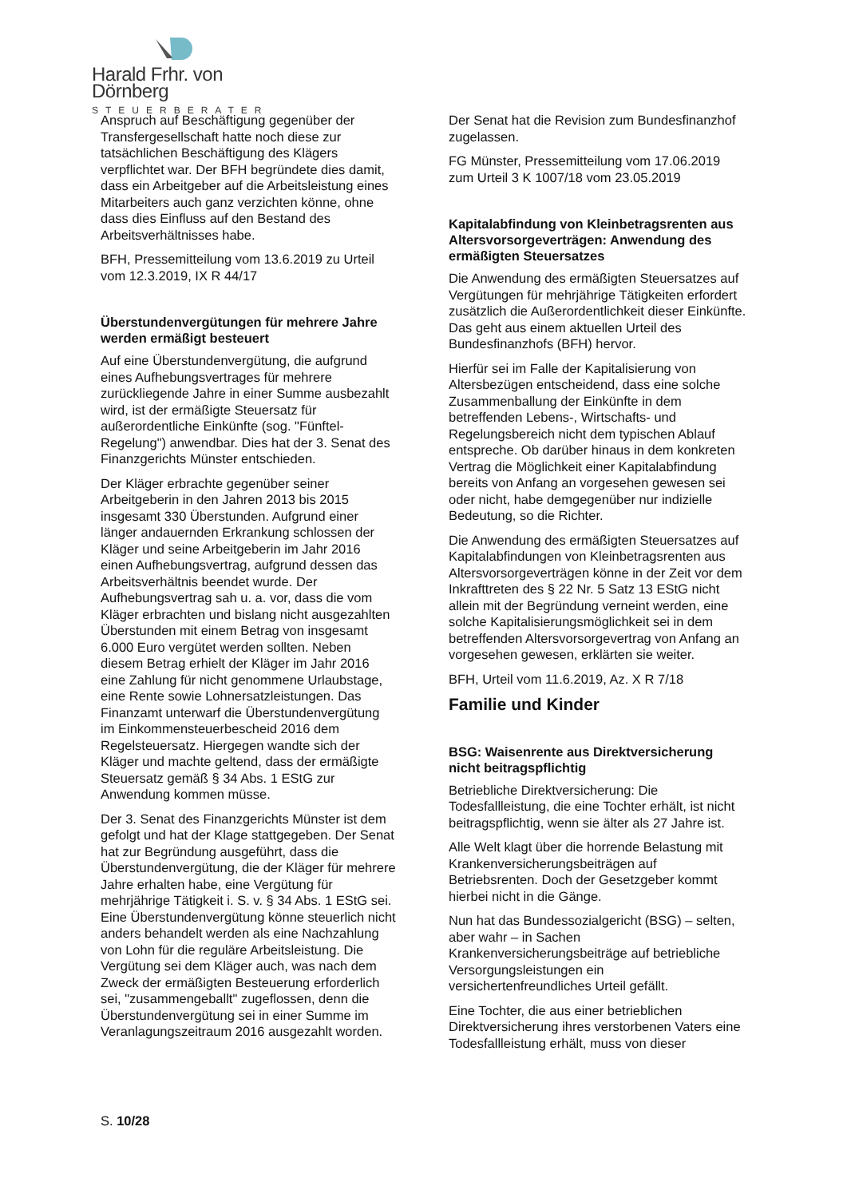Harald Frhr. von Dörnberg
STEUERBERATER
Anspruch auf Beschäftigung gegenüber der Transfergesellschaft hatte noch diese zur tatsächlichen Beschäftigung des Klägers verpflichtet war. Der BFH begründete dies damit, dass ein Arbeitgeber auf die Arbeitsleistung eines Mitarbeiters auch ganz verzichten könne, ohne dass dies Einfluss auf den Bestand des Arbeitsverhältnisses habe.
BFH, Pressemitteilung vom 13.6.2019 zu Urteil vom 12.3.2019, IX R 44/17
Überstundenvergütungen für mehrere Jahre werden ermäßigt besteuert
Auf eine Überstundenvergütung, die aufgrund eines Aufhebungsvertrages für mehrere zurückliegende Jahre in einer Summe ausbezahlt wird, ist der ermäßigte Steuersatz für außerordentliche Einkünfte (sog. "Fünftel-Regelung") anwendbar. Dies hat der 3. Senat des Finanzgerichts Münster entschieden.
Der Kläger erbrachte gegenüber seiner Arbeitgeberin in den Jahren 2013 bis 2015 insgesamt 330 Überstunden. Aufgrund einer länger andauernden Erkrankung schlossen der Kläger und seine Arbeitgeberin im Jahr 2016 einen Aufhebungsvertrag, aufgrund dessen das Arbeitsverhältnis beendet wurde. Der Aufhebungsvertrag sah u. a. vor, dass die vom Kläger erbrachten und bislang nicht ausgezahlten Überstunden mit einem Betrag von insgesamt 6.000 Euro vergütet werden sollten. Neben diesem Betrag erhielt der Kläger im Jahr 2016 eine Zahlung für nicht genommene Urlaubstage, eine Rente sowie Lohnersatzleistungen. Das Finanzamt unterwarf die Überstundenvergütung im Einkommensteuerbescheid 2016 dem Regelsteuersatz. Hiergegen wandte sich der Kläger und machte geltend, dass der ermäßigte Steuersatz gemäß § 34 Abs. 1 EStG zur Anwendung kommen müsse.
Der 3. Senat des Finanzgerichts Münster ist dem gefolgt und hat der Klage stattgegeben. Der Senat hat zur Begründung ausgeführt, dass die Überstundenvergütung, die der Kläger für mehrere Jahre erhalten habe, eine Vergütung für mehrjährige Tätigkeit i. S. v. § 34 Abs. 1 EStG sei. Eine Überstundenvergütung könne steuerlich nicht anders behandelt werden als eine Nachzahlung von Lohn für die reguläre Arbeitsleistung. Die Vergütung sei dem Kläger auch, was nach dem Zweck der ermäßigten Besteuerung erforderlich sei, "zusammengeballt" zugeflossen, denn die Überstundenvergütung sei in einer Summe im Veranlagungszeitraum 2016 ausgezahlt worden.
Der Senat hat die Revision zum Bundesfinanzhof zugelassen.
FG Münster, Pressemitteilung vom 17.06.2019 zum Urteil 3 K 1007/18 vom 23.05.2019
Kapitalabfindung von Kleinbetragsrenten aus Altersvorsorgeverträgen: Anwendung des ermäßigten Steuersatzes
Die Anwendung des ermäßigten Steuersatzes auf Vergütungen für mehrjährige Tätigkeiten erfordert zusätzlich die Außerordentlichkeit dieser Einkünfte. Das geht aus einem aktuellen Urteil des Bundesfinanzhofs (BFH) hervor.
Hierfür sei im Falle der Kapitalisierung von Altersbezügen entscheidend, dass eine solche Zusammenballung der Einkünfte in dem betreffenden Lebens-, Wirtschafts- und Regelungsbereich nicht dem typischen Ablauf entspreche. Ob darüber hinaus in dem konkreten Vertrag die Möglichkeit einer Kapitalabfindung bereits von Anfang an vorgesehen gewesen sei oder nicht, habe demgegenüber nur indizielle Bedeutung, so die Richter.
Die Anwendung des ermäßigten Steuersatzes auf Kapitalabfindungen von Kleinbetragsrenten aus Altersvorsorgeverträgen könne in der Zeit vor dem Inkrafttreten des § 22 Nr. 5 Satz 13 EStG nicht allein mit der Begründung verneint werden, eine solche Kapitalisierungsmöglichkeit sei in dem betreffenden Altersvorsorgevertrag von Anfang an vorgesehen gewesen, erklärten sie weiter.
BFH, Urteil vom 11.6.2019, Az. X R 7/18
Familie und Kinder
BSG: Waisenrente aus Direktversicherung nicht beitragspflichtig
Betriebliche Direktversicherung: Die Todesfallleistung, die eine Tochter erhält, ist nicht beitragspflichtig, wenn sie älter als 27 Jahre ist.
Alle Welt klagt über die horrende Belastung mit Krankenversicherungsbeiträgen auf Betriebsrenten. Doch der Gesetzgeber kommt hierbei nicht in die Gänge.
Nun hat das Bundessozialgericht (BSG) – selten, aber wahr – in Sachen Krankenversicherungsbeiträge auf betriebliche Versorgungsleistungen ein versichertenfreundliches Urteil gefällt.
Eine Tochter, die aus einer betrieblichen Direktversicherung ihres verstorbenen Vaters eine Todesfallleistung erhält, muss von dieser
S. 10/28